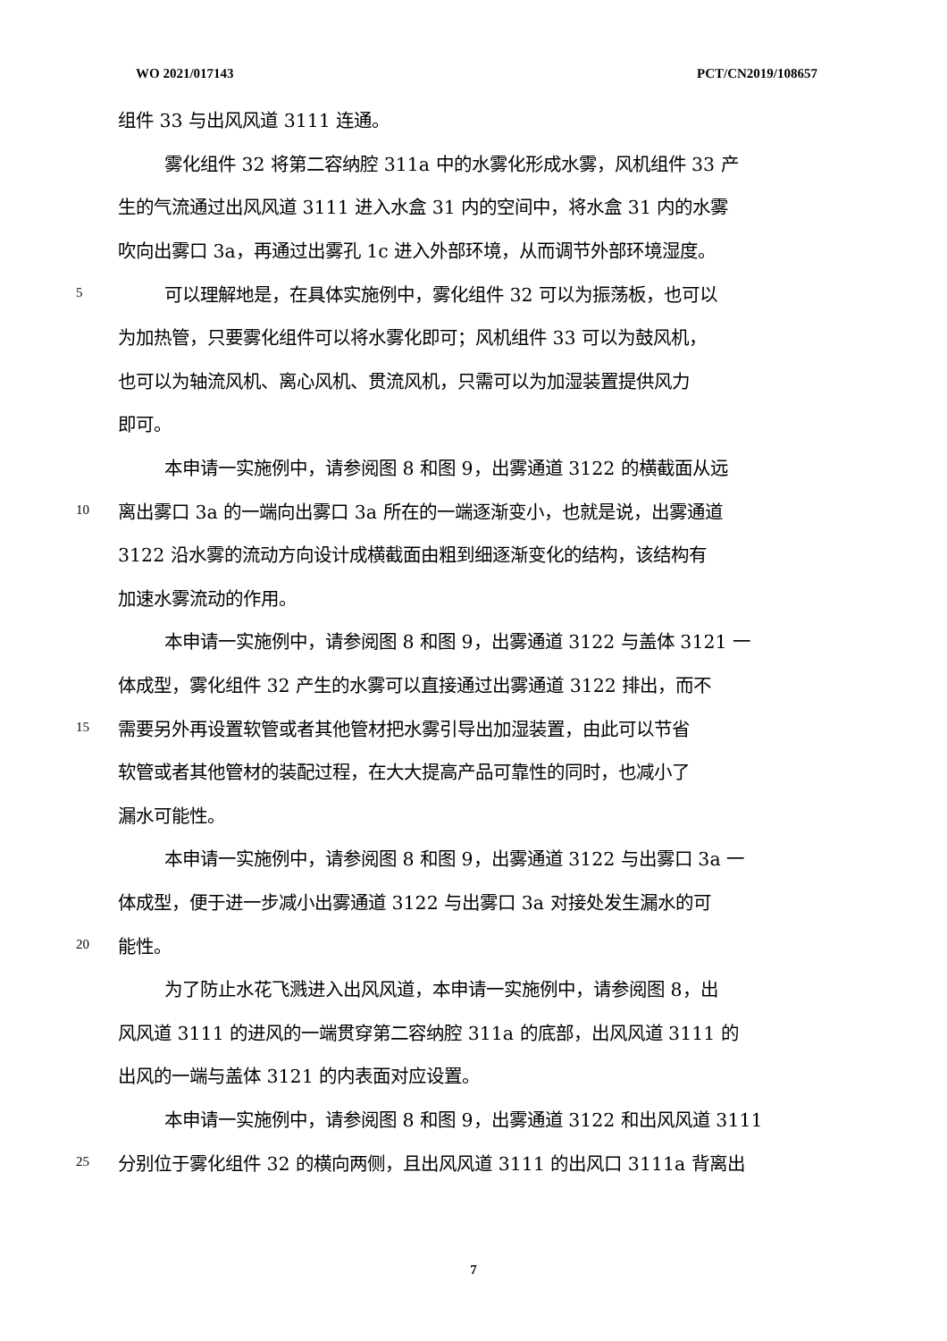WO 2021/017143 PCT/CN2019/108657
组件 33 与出风风道 3111 连通。
雾化组件 32 将第二容纳腔 311a 中的水雾化形成水雾，风机组件 33 产
生的气流通过出风风道 3111 进入水盒 31 内的空间中，将水盒 31 内的水雾
吹向出雾口 3a，再通过出雾孔 1c 进入外部环境，从而调节外部环境湿度。
5 可以理解地是，在具体实施例中，雾化组件 32 可以为振荡板，也可以
为加热管，只要雾化组件可以将水雾化即可；风机组件 33 可以为鼓风机，
也可以为轴流风机、离心风机、贯流风机，只需可以为加湿装置提供风力
即可。
本申请一实施例中，请参阅图 8 和图 9，出雾通道 3122 的横截面从远
10 离出雾口 3a 的一端向出雾口 3a 所在的一端逐渐变小，也就是说，出雾通道
3122 沿水雾的流动方向设计成横截面由粗到细逐渐变化的结构，该结构有
加速水雾流动的作用。
本申请一实施例中，请参阅图 8 和图 9，出雾通道 3122 与盖体 3121 一
体成型，雾化组件 32 产生的水雾可以直接通过出雾通道 3122 排出，而不
15 需要另外再设置软管或者其他管材把水雾引导出加湿装置，由此可以节省
软管或者其他管材的装配过程，在大大提高产品可靠性的同时，也减小了
漏水可能性。
本申请一实施例中，请参阅图 8 和图 9，出雾通道 3122 与出雾口 3a 一
体成型，便于进一步减小出雾通道 3122 与出雾口 3a 对接处发生漏水的可
20 能性。
为了防止水花飞溅进入出风风道，本申请一实施例中，请参阅图 8，出
风风道 3111 的进风的一端贯穿第二容纳腔 311a 的底部，出风风道 3111 的
出风的一端与盖体 3121 的内表面对应设置。
本申请一实施例中，请参阅图 8 和图 9，出雾通道 3122 和出风风道 3111
25 分别位于雾化组件 32 的横向两侧，且出风风道 3111 的出风口 3111a 背离出
7